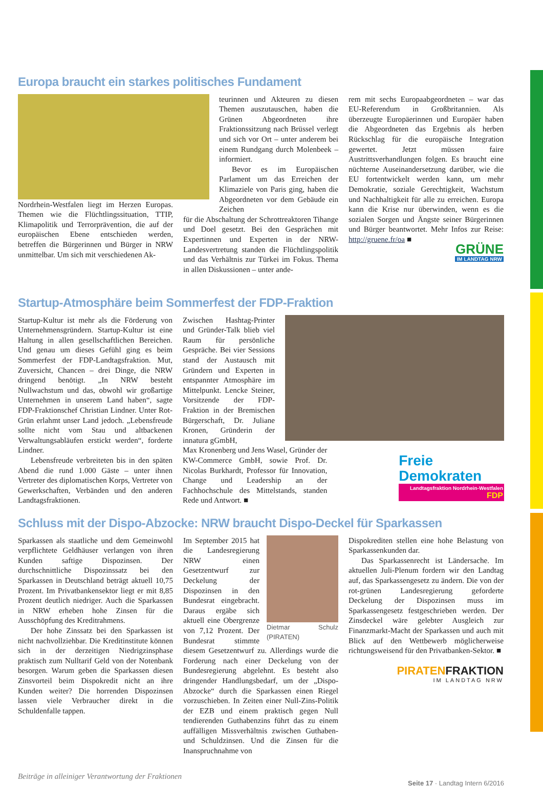Europa braucht ein starkes politisches Fundament
Nordrhein-Westfalen liegt im Herzen Europas. Themen wie die Flüchtlingssituation, TTIP, Klimapolitik und Terrorprävention, die auf der europäischen Ebene entschieden werden, betreffen die Bürgerinnen und Bürger in NRW unmittelbar. Um sich mit verschiedenen Ak-
teurinnen und Akteuren zu diesen Themen auszutauschen, haben die Grünen Abgeordneten ihre Fraktionssitzung nach Brüssel verlegt und sich vor Ort – unter anderem bei einem Rundgang durch Molenbeek – informiert.
Bevor es im Europäischen Parlament um das Erreichen der Klimaziele von Paris ging, haben die Abgeordneten vor dem Gebäude ein Zeichen
für die Abschaltung der Schrottreaktoren Tihange und Doel gesetzt. Bei den Gesprächen mit Expertinnen und Experten in der NRW-Landesvertretung standen die Flüchtlingspolitik und das Verhältnis zur Türkei im Fokus. Thema in allen Diskussionen – unter ande-
rem mit sechs Europaabgeordneten – war das EU-Referendum in Großbritannien. Als überzeugte Europäerinnen und Europäer haben die Abgeordneten das Ergebnis als herben Rückschlag für die europäische Integration gewertet. Jetzt müssen faire Austrittsverhandlungen folgen. Es braucht eine nüchterne Auseinandersetzung darüber, wie die EU fortentwickelt werden kann, um mehr Demokratie, soziale Gerechtigkeit, Wachstum und Nachhaltigkeit für alle zu erreichen. Europa kann die Krise nur überwinden, wenn es die sozialen Sorgen und Ängste seiner Bürgerinnen und Bürger beantwortet. Mehr Infos zur Reise: http://gruene.fr/oa ■
GRÜNE
IM LANDTAG NRW
Startup-Atmosphäre beim Sommerfest der FDP-Fraktion
Startup-Kultur ist mehr als die Förderung von Unternehmensgründern. Startup-Kultur ist eine Haltung in allen gesellschaftlichen Bereichen. Und genau um dieses Gefühl ging es beim Sommerfest der FDP-Landtagsfraktion. Mut, Zuversicht, Chancen – drei Dinge, die NRW dringend benötigt. „In NRW besteht Nullwachstum und das, obwohl wir großartige Unternehmen in unserem Land haben“, sagte FDP-Fraktionschef Christian Lindner. Unter Rot-Grün erlahmt unser Land jedoch. „Lebensfreude sollte nicht vom Stau und altbackenen Verwaltungsabläufen erstickt werden“, forderte Lindner.
Lebensfreude verbreiteten bis in den späten Abend die rund 1.000 Gäste – unter ihnen Vertreter des diplomatischen Korps, Vertreter von Gewerkschaften, Verbänden und den anderen Landtagsfraktionen.
Zwischen Hashtag-Printer und Gründer-Talk blieb viel Raum für persönliche Gespräche. Bei vier Sessions stand der Austausch mit Gründern und Experten in entspannter Atmosphäre im Mittelpunkt. Lencke Steiner, Vorsitzende der FDP-Fraktion in der Bremischen Bürgerschaft, Dr. Juliane Kronen, Gründerin der innatura gGmbH,
Max Kronenberg und Jens Wasel, Gründer der KW-Commerce GmbH, sowie Prof. Dr. Nicolas Burkhardt, Professor für Innovation, Change und Leadership an der Fachhochschule des Mittelstands, standen Rede und Antwort. ■
Freie
Demokraten
Landtagsfraktion Nordrhein-Westfalen FDP
Schluss mit der Dispo-Abzocke: NRW braucht Dispo-Deckel für Sparkassen
Sparkassen als staatliche und dem Gemeinwohl verpflichtete Geldhäuser verlangen von ihren Kunden saftige Dispozinsen. Der durchschnittliche Dispozinssatz bei den Sparkassen in Deutschland beträgt aktuell 10,75 Prozent. Im Privatbankensektor liegt er mit 8,85 Prozent deutlich niedriger. Auch die Sparkassen in NRW erheben hohe Zinsen für die Ausschöpfung des Kreditrahmens.
Der hohe Zinssatz bei den Sparkassen ist nicht nachvollziehbar. Die Kreditinstitute können sich in der derzeitigen Niedrigzinsphase praktisch zum Nulltarif Geld von der Notenbank besorgen. Warum geben die Sparkassen diesen Zinsvorteil beim Dispokredit nicht an ihre Kunden weiter? Die horrenden Dispozinsen lassen viele Verbraucher direkt in die Schuldenfalle tappen.
Dietmar Schulz (PIRATEN)
Im September 2015 hat die Landesregierung NRW einen Gesetzentwurf zur Deckelung der Dispozinsen in den Bundesrat eingebracht. Daraus ergäbe sich aktuell eine Obergrenze von 7,12 Prozent. Der Bundesrat stimmte diesem Gesetzentwurf zu. Allerdings wurde die Forderung nach einer Deckelung von der Bundesregierung abgelehnt. Es besteht also dringender Handlungsbedarf, um der „Dispo-Abzocke“ durch die Sparkassen einen Riegel vorzuschieben. In Zeiten einer Null-Zins-Politik der EZB und einem praktisch gegen Null tendierenden Guthabenzins führt das zu einem auffälligen Missverhältnis zwischen Guthaben- und Schuldzinsen. Und die Zinsen für die Inanspruchnahme von
Dispokrediten stellen eine hohe Belastung von Sparkassenkunden dar.
Das Sparkassenrecht ist Ländersache. Im aktuellen Juli-Plenum fordern wir den Landtag auf, das Sparkassengesetz zu ändern. Die von der rot-grünen Landesregierung geforderte Deckelung der Dispozinsen muss im Sparkassengesetz festgeschrieben werden. Der Zinsdeckel wäre gelebter Ausgleich zur Finanzmarkt-Macht der Sparkassen und auch mit Blick auf den Wettbewerb möglicherweise richtungsweisend für den Privatbanken-Sektor. ■
PIRATENFRAKTION
IM LANDTAG NRW
Beiträge in alleiniger Verantwortung der Fraktionen Seite 17 · Landtag Intern 6/2016